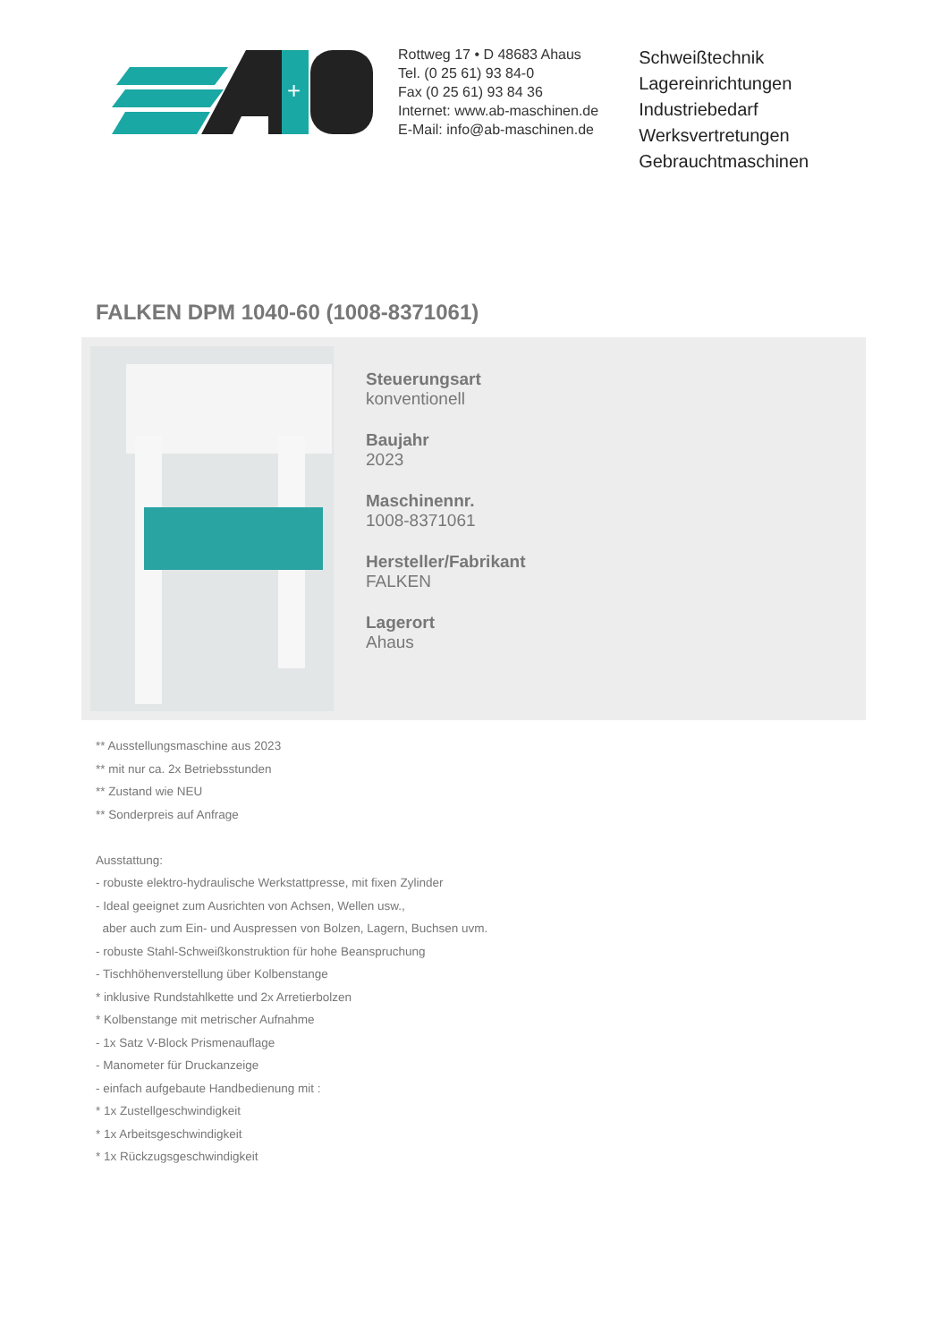+
Rottweg 17 • D 48683 Ahaus
Tel. (0 25 61) 93 84-0
Fax (0 25 61) 93 84 36
Internet: www.ab-maschinen.de
E-Mail: info@ab-maschinen.de
Schweißtechnik
Lagereinrichtungen
Industriebedarf
Werksvertretungen
Gebrauchtmaschinen
FALKEN DPM 1040-60 (1008-8371061)
Steuerungsart
konventionell
Baujahr
2023
Maschinennr.
1008-8371061
Hersteller/Fabrikant
FALKEN
Lagerort
Ahaus
** Ausstellungsmaschine aus 2023
** mit nur ca. 2x Betriebsstunden
** Zustand wie NEU
** Sonderpreis auf Anfrage
Ausstattung:
- robuste elektro-hydraulische Werkstattpresse, mit fixen Zylinder
- Ideal geeignet zum Ausrichten von Achsen, Wellen usw.,
aber auch zum Ein- und Auspressen von Bolzen, Lagern, Buchsen uvm.
- robuste Stahl-Schweißkonstruktion für hohe Beanspruchung
- Tischhöhenverstellung über Kolbenstange
* inklusive Rundstahlkette und 2x Arretierbolzen
* Kolbenstange mit metrischer Aufnahme
- 1x Satz V-Block Prismenauflage
- Manometer für Druckanzeige
- einfach aufgebaute Handbedienung mit :
* 1x Zustellgeschwindigkeit
* 1x Arbeitsgeschwindigkeit
* 1x Rückzugsgeschwindigkeit